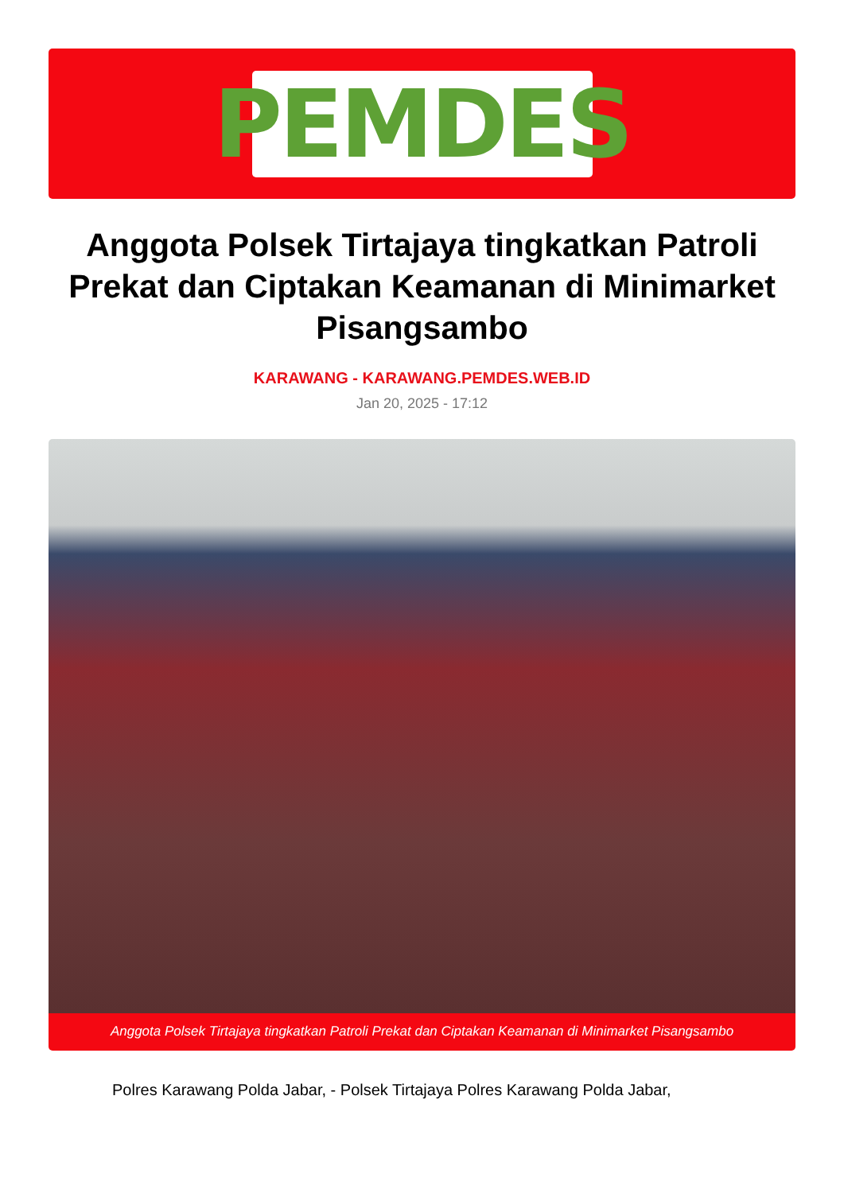PEMDES
Anggota Polsek Tirtajaya tingkatkan Patroli Prekat dan Ciptakan Keamanan di Minimarket Pisangsambo
KARAWANG - KARAWANG.PEMDES.WEB.ID
Jan 20, 2025 - 17:12
Anggota Polsek Tirtajaya tingkatkan Patroli Prekat dan Ciptakan Keamanan di Minimarket Pisangsambo
Polres Karawang Polda Jabar, - Polsek Tirtajaya Polres Karawang Polda Jabar,